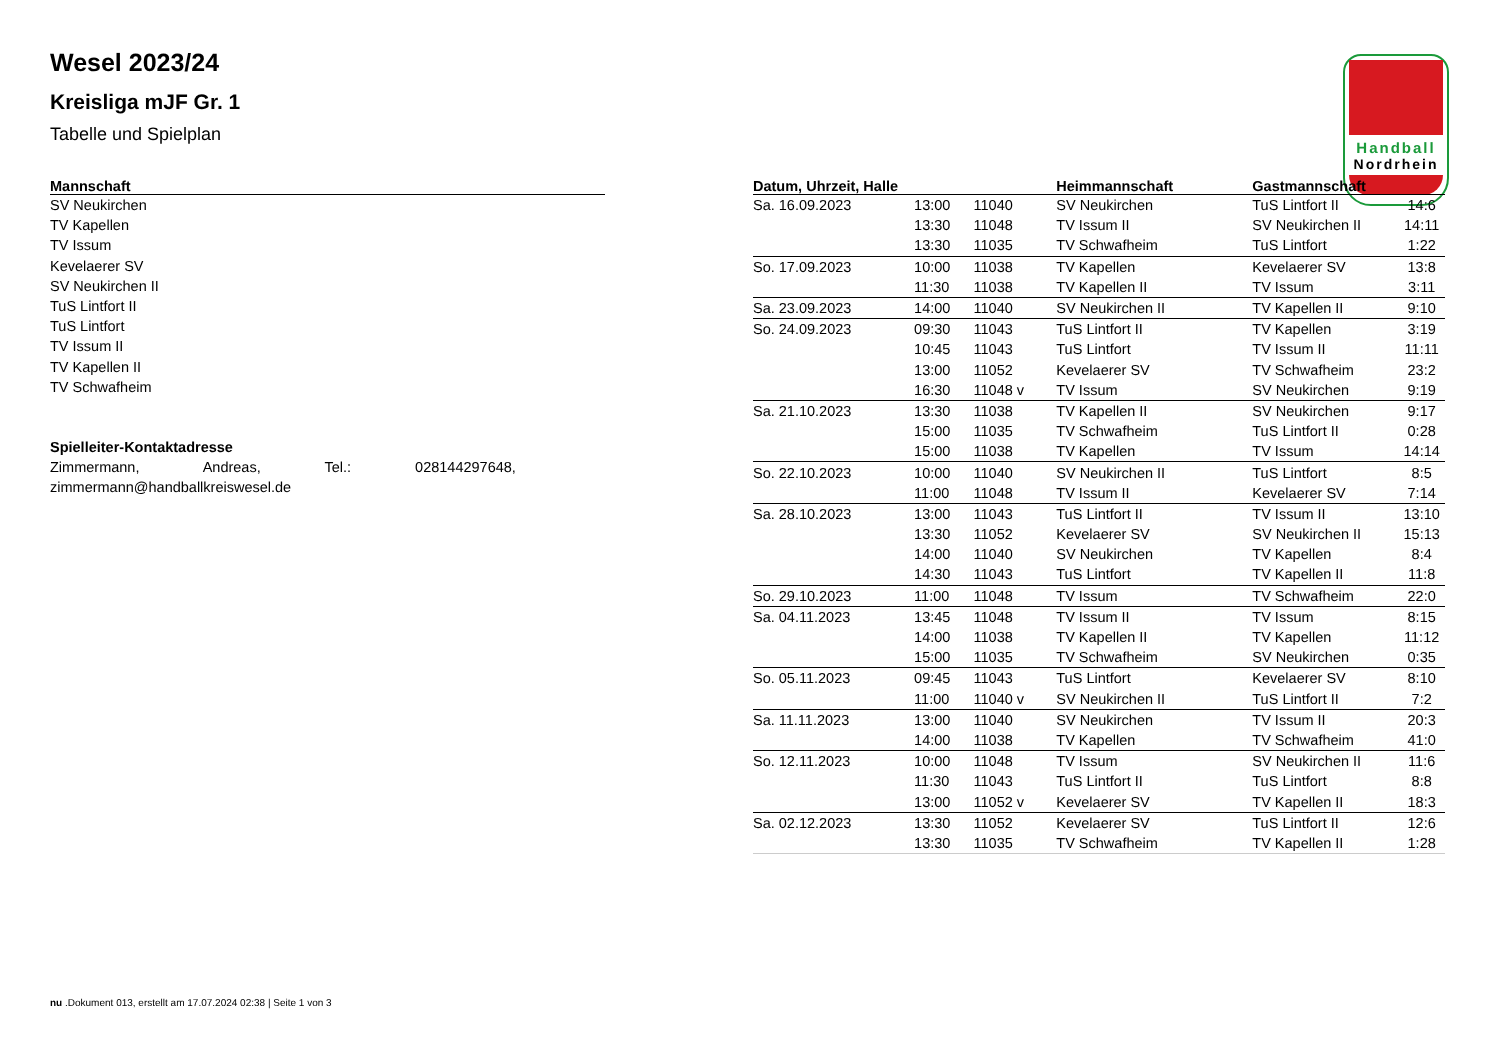Wesel 2023/24
Kreisliga mJF Gr. 1
Tabelle und Spielplan
Handball
Nordrhein
| Mannschaft |
| --- |
| SV Neukirchen |
| TV Kapellen |
| TV Issum |
| Kevelaerer SV |
| SV Neukirchen II |
| TuS Lintfort II |
| TuS Lintfort |
| TV Issum II |
| TV Kapellen II |
| TV Schwafheim |
Spielleiter-Kontaktadresse
Zimmermann, Andreas, Tel.: 028144297648,
zimmermann@handballkreiswesel.de
| Datum, Uhrzeit, Halle | | | Heimmannschaft | Gastmannschaft | |
| --- | --- | --- | --- | --- | --- |
| Sa. 16.09.2023 | 13:00 | 11040 | SV Neukirchen | TuS Lintfort II | 14:6 |
| | 13:30 | 11048 | TV Issum II | SV Neukirchen II | 14:11 |
| | 13:30 | 11035 | TV Schwafheim | TuS Lintfort | 1:22 |
| So. 17.09.2023 | 10:00 | 11038 | TV Kapellen | Kevelaerer SV | 13:8 |
| | 11:30 | 11038 | TV Kapellen II | TV Issum | 3:11 |
| Sa. 23.09.2023 | 14:00 | 11040 | SV Neukirchen II | TV Kapellen II | 9:10 |
| So. 24.09.2023 | 09:30 | 11043 | TuS Lintfort II | TV Kapellen | 3:19 |
| | 10:45 | 11043 | TuS Lintfort | TV Issum II | 11:11 |
| | 13:00 | 11052 | Kevelaerer SV | TV Schwafheim | 23:2 |
| | 16:30 | 11048 v | TV Issum | SV Neukirchen | 9:19 |
| Sa. 21.10.2023 | 13:30 | 11038 | TV Kapellen II | SV Neukirchen | 9:17 |
| | 15:00 | 11035 | TV Schwafheim | TuS Lintfort II | 0:28 |
| | 15:00 | 11038 | TV Kapellen | TV Issum | 14:14 |
| So. 22.10.2023 | 10:00 | 11040 | SV Neukirchen II | TuS Lintfort | 8:5 |
| | 11:00 | 11048 | TV Issum II | Kevelaerer SV | 7:14 |
| Sa. 28.10.2023 | 13:00 | 11043 | TuS Lintfort II | TV Issum II | 13:10 |
| | 13:30 | 11052 | Kevelaerer SV | SV Neukirchen II | 15:13 |
| | 14:00 | 11040 | SV Neukirchen | TV Kapellen | 8:4 |
| | 14:30 | 11043 | TuS Lintfort | TV Kapellen II | 11:8 |
| So. 29.10.2023 | 11:00 | 11048 | TV Issum | TV Schwafheim | 22:0 |
| Sa. 04.11.2023 | 13:45 | 11048 | TV Issum II | TV Issum | 8:15 |
| | 14:00 | 11038 | TV Kapellen II | TV Kapellen | 11:12 |
| | 15:00 | 11035 | TV Schwafheim | SV Neukirchen | 0:35 |
| So. 05.11.2023 | 09:45 | 11043 | TuS Lintfort | Kevelaerer SV | 8:10 |
| | 11:00 | 11040 v | SV Neukirchen II | TuS Lintfort II | 7:2 |
| Sa. 11.11.2023 | 13:00 | 11040 | SV Neukirchen | TV Issum II | 20:3 |
| | 14:00 | 11038 | TV Kapellen | TV Schwafheim | 41:0 |
| So. 12.11.2023 | 10:00 | 11048 | TV Issum | SV Neukirchen II | 11:6 |
| | 11:30 | 11043 | TuS Lintfort II | TuS Lintfort | 8:8 |
| | 13:00 | 11052 v | Kevelaerer SV | TV Kapellen II | 18:3 |
| Sa. 02.12.2023 | 13:30 | 11052 | Kevelaerer SV | TuS Lintfort II | 12:6 |
| | 13:30 | 11035 | TV Schwafheim | TV Kapellen II | 1:28 |
nu .Dokument 013, erstellt am 17.07.2024 02:38 | Seite 1 von 3